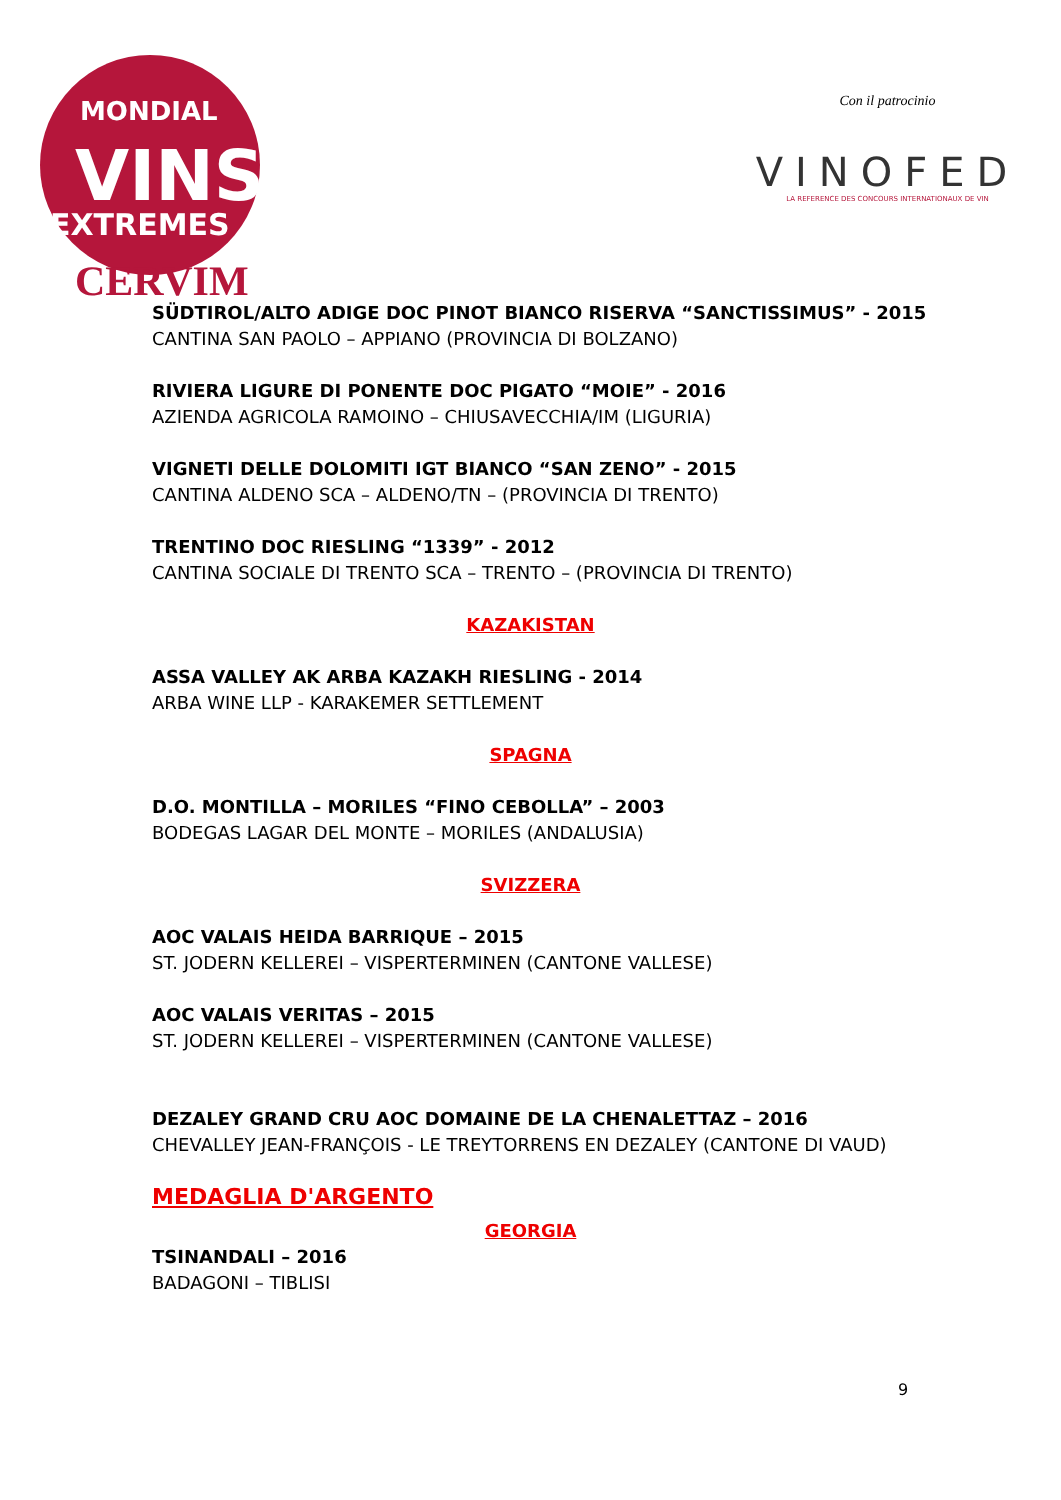MONDIAL
VINS
EXTREMES
CERVIM
Con il patrocinio
VINOFED
LA REFERENCE DES CONCOURS INTERNATIONAUX DE VIN
SÜDTIROL/ALTO ADIGE DOC PINOT BIANCO RISERVA “SANCTISSIMUS” - 2015
CANTINA SAN PAOLO – APPIANO (PROVINCIA DI BOLZANO)
RIVIERA LIGURE DI PONENTE DOC PIGATO “MOIE” - 2016
AZIENDA AGRICOLA RAMOINO – CHIUSAVECCHIA/IM (LIGURIA)
VIGNETI DELLE DOLOMITI IGT BIANCO “SAN ZENO” - 2015
CANTINA ALDENO SCA – ALDENO/TN – (PROVINCIA DI TRENTO)
TRENTINO DOC RIESLING “1339” - 2012
CANTINA SOCIALE DI TRENTO SCA – TRENTO – (PROVINCIA DI TRENTO)
KAZAKISTAN
ASSA VALLEY AK ARBA KAZAKH RIESLING - 2014
ARBA WINE LLP - KARAKEMER SETTLEMENT
SPAGNA
D.O. MONTILLA – MORILES “FINO CEBOLLA” – 2003
BODEGAS LAGAR DEL MONTE – MORILES (ANDALUSIA)
SVIZZERA
AOC VALAIS HEIDA BARRIQUE – 2015
ST. JODERN KELLEREI – VISPERTERMINEN (CANTONE VALLESE)
AOC VALAIS VERITAS – 2015
ST. JODERN KELLEREI – VISPERTERMINEN (CANTONE VALLESE)
DEZALEY GRAND CRU AOC DOMAINE DE LA CHENALETTAZ – 2016
CHEVALLEY JEAN-FRANÇOIS - LE TREYTORRENS EN DEZALEY (CANTONE DI VAUD)
MEDAGLIA D'ARGENTO
GEORGIA
TSINANDALI – 2016
BADAGONI – TIBLISI
9